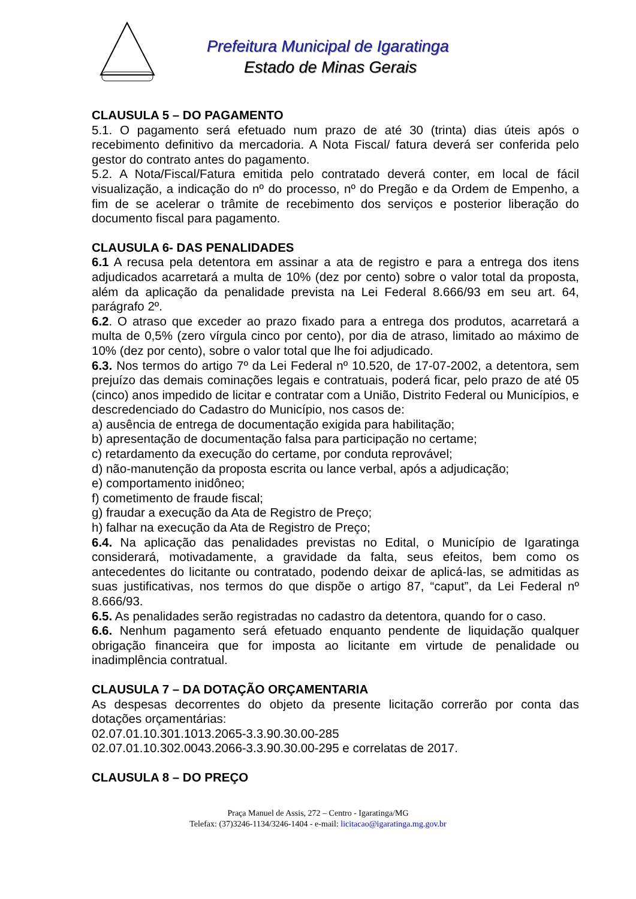Prefeitura Municipal de Igaratinga
Estado de Minas Gerais
CLAUSULA 5 – DO PAGAMENTO
5.1. O pagamento será efetuado num prazo de até 30 (trinta) dias úteis após o recebimento definitivo da mercadoria. A Nota Fiscal/ fatura deverá ser conferida pelo gestor do contrato antes do pagamento.
5.2. A Nota/Fiscal/Fatura emitida pelo contratado deverá conter, em local de fácil visualização, a indicação do nº do processo, nº do Pregão e da Ordem de Empenho, a fim de se acelerar o trâmite de recebimento dos serviços e posterior liberação do documento fiscal para pagamento.
CLAUSULA 6- DAS PENALIDADES
6.1 A recusa pela detentora em assinar a ata de registro e para a entrega dos itens adjudicados acarretará a multa de 10% (dez por cento) sobre o valor total da proposta, além da aplicação da penalidade prevista na Lei Federal 8.666/93 em seu art. 64, parágrafo 2º.
6.2. O atraso que exceder ao prazo fixado para a entrega dos produtos, acarretará a multa de 0,5% (zero vírgula cinco por cento), por dia de atraso, limitado ao máximo de 10% (dez por cento), sobre o valor total que lhe foi adjudicado.
6.3. Nos termos do artigo 7º da Lei Federal nº 10.520, de 17-07-2002, a detentora, sem prejuízo das demais cominações legais e contratuais, poderá ficar, pelo prazo de até 05 (cinco) anos impedido de licitar e contratar com a União, Distrito Federal ou Municípios, e descredenciado do Cadastro do Município, nos casos de:
a) ausência de entrega de documentação exigida para habilitação;
b) apresentação de documentação falsa para participação no certame;
c) retardamento da execução do certame, por conduta reprovável;
d) não-manutenção da proposta escrita ou lance verbal, após a adjudicação;
e) comportamento inidôneo;
f) cometimento de fraude fiscal;
g) fraudar a execução da Ata de Registro de Preço;
h) falhar na execução da Ata de Registro de Preço;
6.4. Na aplicação das penalidades previstas no Edital, o Município de Igaratinga considerará, motivadamente, a gravidade da falta, seus efeitos, bem como os antecedentes do licitante ou contratado, podendo deixar de aplicá-las, se admitidas as suas justificativas, nos termos do que dispõe o artigo 87, “caput”, da Lei Federal nº 8.666/93.
6.5. As penalidades serão registradas no cadastro da detentora, quando for o caso.
6.6. Nenhum pagamento será efetuado enquanto pendente de liquidação qualquer obrigação financeira que for imposta ao licitante em virtude de penalidade ou inadimplência contratual.
CLAUSULA 7 – DA DOTAÇÃO ORÇAMENTARIA
As despesas decorrentes do objeto da presente licitação correrão por conta das dotações orçamentárias:
02.07.01.10.301.1013.2065-3.3.90.30.00-285
02.07.01.10.302.0043.2066-3.3.90.30.00-295 e correlatas de 2017.
CLAUSULA 8 – DO PREÇO
Praça Manuel de Assis, 272 – Centro - Igaratinga/MG
Telefax: (37)3246-1134/3246-1404 - e-mail: licitacao@igaratinga.mg.gov.br